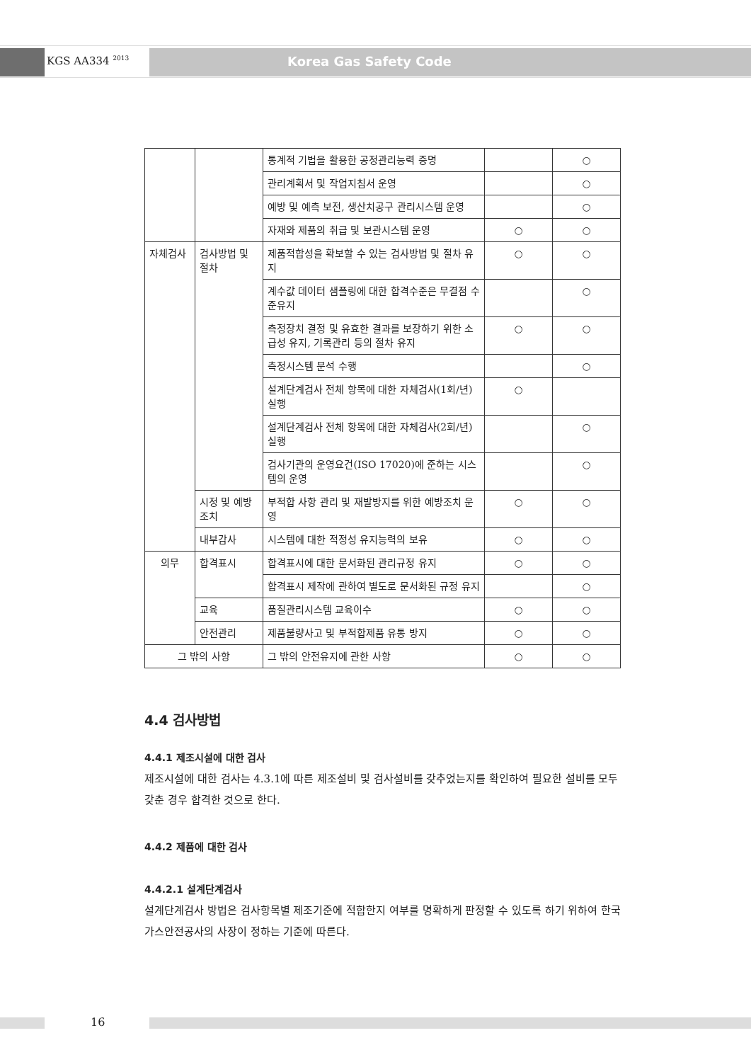KGS AA334 <sup>2013</sup>
Korea Gas Safety Code
| | | 통계적 기법을 활용한 공정관리능력 증명 | | ○ |
| | | 관리계획서 및 작업지침서 운영 | | ○ |
| | | 예방 및 예측 보전, 생산치공구 관리시스템 운영 | | ○ |
| | | 자재와 제품의 취급 및 보관시스템 운영 | ○ | ○ |
| 자체검사 | 검사방법 및 절차 | 제품적합성을 확보할 수 있는 검사방법 및 절차 유지 | ○ | ○ |
| | | 계수값 데이터 샘플링에 대한 합격수준은 무결점 수준유지 | | ○ |
| | | 측정장치 결정 및 유효한 결과를 보장하기 위한 소급성 유지, 기록관리 등의 절차 유지 | ○ | ○ |
| | | 측정시스템 분석 수행 | | ○ |
| | | 설계단계검사 전체 항목에 대한 자체검사(1회/년) 실행 | ○ | |
| | | 설계단계검사 전체 항목에 대한 자체검사(2회/년) 실행 | | ○ |
| | | 검사기관의 운영요건(ISO 17020)에 준하는 시스템의 운영 | | ○ |
| | 시정 및 예방조치 | 부적합 사항 관리 및 재발방지를 위한 예방조치 운영 | ○ | ○ |
| | 내부감사 | 시스템에 대한 적정성 유지능력의 보유 | ○ | ○ |
| 의무 | 합격표시 | 합격표시에 대한 문서화된 관리규정 유지 | ○ | ○ |
| | | 합격표시 제작에 관하여 별도로 문서화된 규정 유지 | | ○ |
| | 교육 | 품질관리시스템 교육이수 | ○ | ○ |
| | 안전관리 | 제품불량사고 및 부적합제품 유통 방지 | ○ | ○ |
| 그 밖의 사항 | | 그 밖의 안전유지에 관한 사항 | ○ | ○ |
4.4 검사방법
4.4.1 제조시설에 대한 검사
제조시설에 대한 검사는 4.3.1에 따른 제조설비 및 검사설비를 갖추었는지를 확인하여 필요한 설비를 모두 갖춘 경우 합격한 것으로 한다.
4.4.2 제품에 대한 검사
4.4.2.1 설계단계검사
설계단계검사 방법은 검사항목별 제조기준에 적합한지 여부를 명확하게 판정할 수 있도록 하기 위하여 한국가스안전공사의 사장이 정하는 기준에 따른다.
16